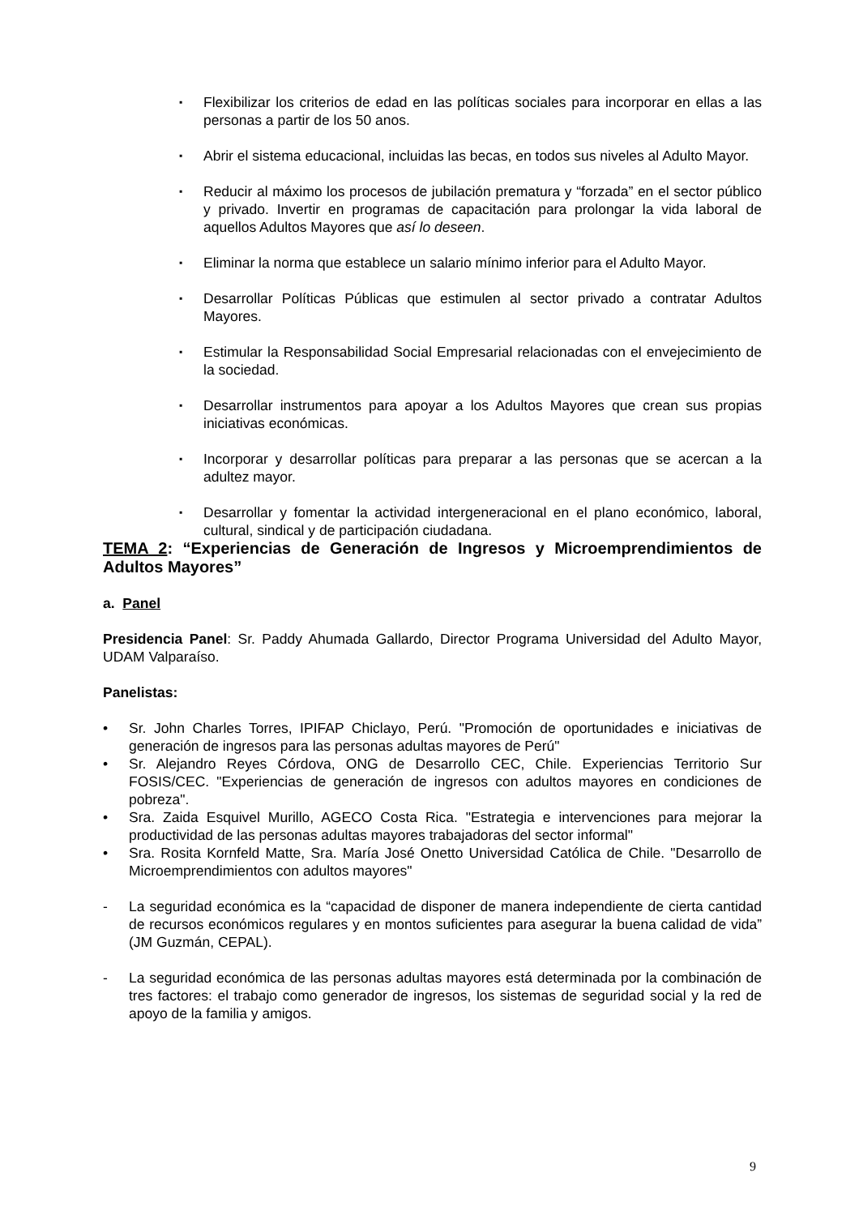▪ Flexibilizar los criterios de edad en las políticas sociales para incorporar en ellas a las personas a partir de los 50 anos.
▪ Abrir el sistema educacional, incluidas las becas, en todos sus niveles al Adulto Mayor.
▪ Reducir al máximo los procesos de jubilación prematura y “forzada” en el sector público y privado. Invertir en programas de capacitación para prolongar la vida laboral de aquellos Adultos Mayores que así lo deseen.
▪ Eliminar la norma que establece un salario mínimo inferior para el Adulto Mayor.
▪ Desarrollar Políticas Públicas que estimulen al sector privado a contratar Adultos Mayores.
▪ Estimular la Responsabilidad Social Empresarial relacionadas con el envejecimiento de la sociedad.
▪ Desarrollar instrumentos para apoyar a los Adultos Mayores que crean sus propias iniciativas económicas.
▪ Incorporar y desarrollar políticas para preparar a las personas que se acercan a la adultez mayor.
▪ Desarrollar y fomentar la actividad intergeneracional en el plano económico, laboral, cultural, sindical y de participación ciudadana.
TEMA 2: “Experiencias de Generación de Ingresos y Microemprendimientos de Adultos Mayores”
a. Panel
Presidencia Panel: Sr. Paddy Ahumada Gallardo, Director Programa Universidad del Adulto Mayor, UDAM Valparaíso.
Panelistas:
• Sr. John Charles Torres, IPIFAP Chiclayo, Perú. "Promoción de oportunidades e iniciativas de generación de ingresos para las personas adultas mayores de Perú"
• Sr. Alejandro Reyes Córdova, ONG de Desarrollo CEC, Chile. Experiencias Territorio Sur FOSIS/CEC. "Experiencias de generación de ingresos con adultos mayores en condiciones de pobreza".
• Sra. Zaida Esquivel Murillo, AGECO Costa Rica. "Estrategia e intervenciones para mejorar la productividad de las personas adultas mayores trabajadoras del sector informal"
• Sra. Rosita Kornfeld Matte, Sra. María José Onetto Universidad Católica de Chile. "Desarrollo de Microemprendimientos con adultos mayores"
- La seguridad económica es la “capacidad de disponer de manera independiente de cierta cantidad de recursos económicos regulares y en montos suficientes para asegurar la buena calidad de vida” (JM Guzmán, CEPAL).
- La seguridad económica de las personas adultas mayores está determinada por la combinación de tres factores: el trabajo como generador de ingresos, los sistemas de seguridad social y la red de apoyo de la familia y amigos.
9